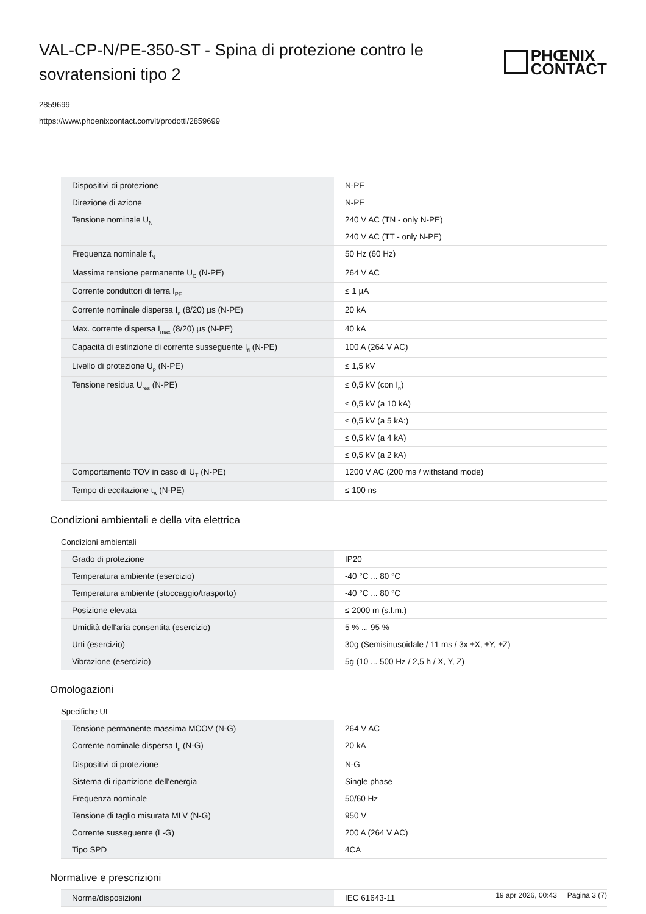VAL-CP-N/PE-350-ST - Spina di protezione contro le sovratensioni tipo 2
PHŒNIX
CONTACT
2859699
https://www.phoenixcontact.com/it/prodotti/2859699
| Dispositivi di protezione | N-PE |
| Direzione di azione | N-PE |
| Tensione nominale U<sub>N</sub> | 240 V AC (TN - only N-PE) |
| | 240 V AC (TT - only N-PE) |
| Frequenza nominale f<sub>N</sub> | 50 Hz (60 Hz) |
| Massima tensione permanente U<sub>C</sub> (N-PE) | 264 V AC |
| Corrente conduttori di terra I<sub>PE</sub> | ≤ 1 µA |
| Corrente nominale dispersa I<sub>n</sub> (8/20) µs (N-PE) | 20 kA |
| Max. corrente dispersa I<sub>max</sub> (8/20) µs (N-PE) | 40 kA |
| Capacità di estinzione di corrente susseguente I<sub>fi</sub> (N-PE) | 100 A (264 V AC) |
| Livello di protezione U<sub>p</sub> (N-PE) | ≤ 1,5 kV |
| Tensione residua U<sub>res</sub> (N-PE) | ≤ 0,5 kV (con I<sub>n</sub>) |
| | ≤ 0,5 kV (a 10 kA) |
| | ≤ 0,5 kV (a 5 kA:) |
| | ≤ 0,5 kV (a 4 kA) |
| | ≤ 0,5 kV (a 2 kA) |
| Comportamento TOV in caso di U<sub>T</sub> (N-PE) | 1200 V AC (200 ms / withstand mode) |
| Tempo di eccitazione t<sub>A</sub> (N-PE) | ≤ 100 ns |
Condizioni ambientali e della vita elettrica
Condizioni ambientali
| Grado di protezione | IP20 |
| Temperatura ambiente (esercizio) | -40 °C ... 80 °C |
| Temperatura ambiente (stoccaggio/trasporto) | -40 °C ... 80 °C |
| Posizione elevata | ≤ 2000 m (s.l.m.) |
| Umidità dell'aria consentita (esercizio) | 5 % ... 95 % |
| Urti (esercizio) | 30g (Semisinusoidale / 11 ms / 3x ±X, ±Y, ±Z) |
| Vibrazione (esercizio) | 5g (10 ... 500 Hz / 2,5 h / X, Y, Z) |
Omologazioni
Specifiche UL
| Tensione permanente massima MCOV (N-G) | 264 V AC |
| Corrente nominale dispersa I<sub>n</sub> (N-G) | 20 kA |
| Dispositivi di protezione | N-G |
| Sistema di ripartizione dell'energia | Single phase |
| Frequenza nominale | 50/60 Hz |
| Tensione di taglio misurata MLV (N-G) | 950 V |
| Corrente susseguente (L-G) | 200 A (264 V AC) |
| Tipo SPD | 4CA |
Normative e prescrizioni
| Norme/disposizioni | IEC 61643-11 |
19 apr 2026, 00:43 Pagina 3 (7)